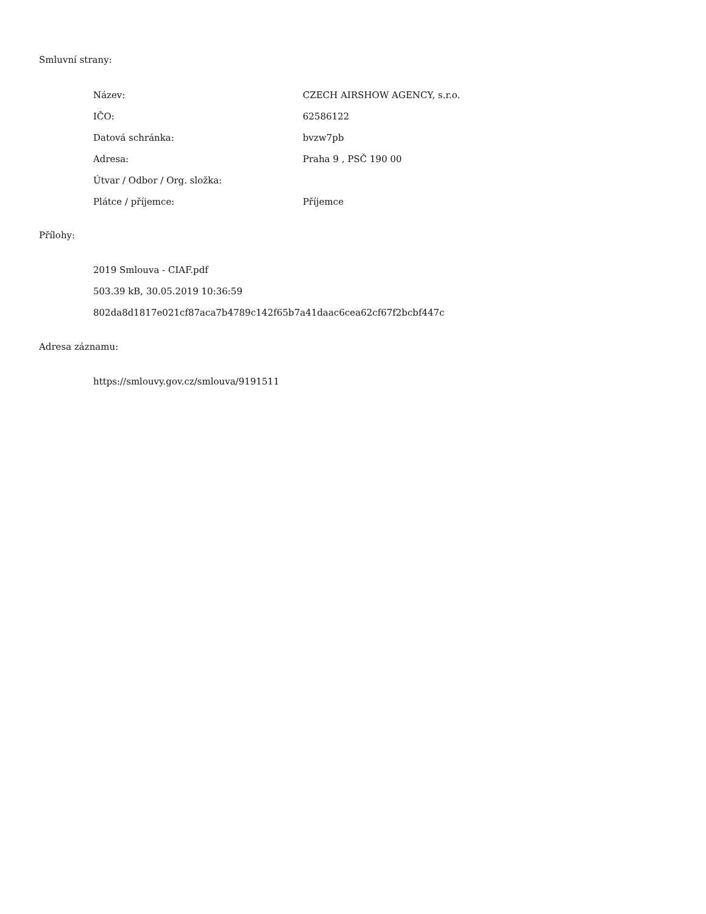Smluvní strany:
| Název: | CZECH AIRSHOW AGENCY, s.r.o. |
| IČO: | 62586122 |
| Datová schránka: | bvzw7pb |
| Adresa: | Praha 9 , PSČ 190 00 |
| Útvar / Odbor / Org. složka: | |
| Plátce / příjemce: | Příjemce |
Přílohy:
2019 Smlouva - CIAF.pdf
503.39 kB, 30.05.2019 10:36:59
802da8d1817e021cf87aca7b4789c142f65b7a41daac6cea62cf67f2bcbf447c
Adresa záznamu:
https://smlouvy.gov.cz/smlouva/9191511